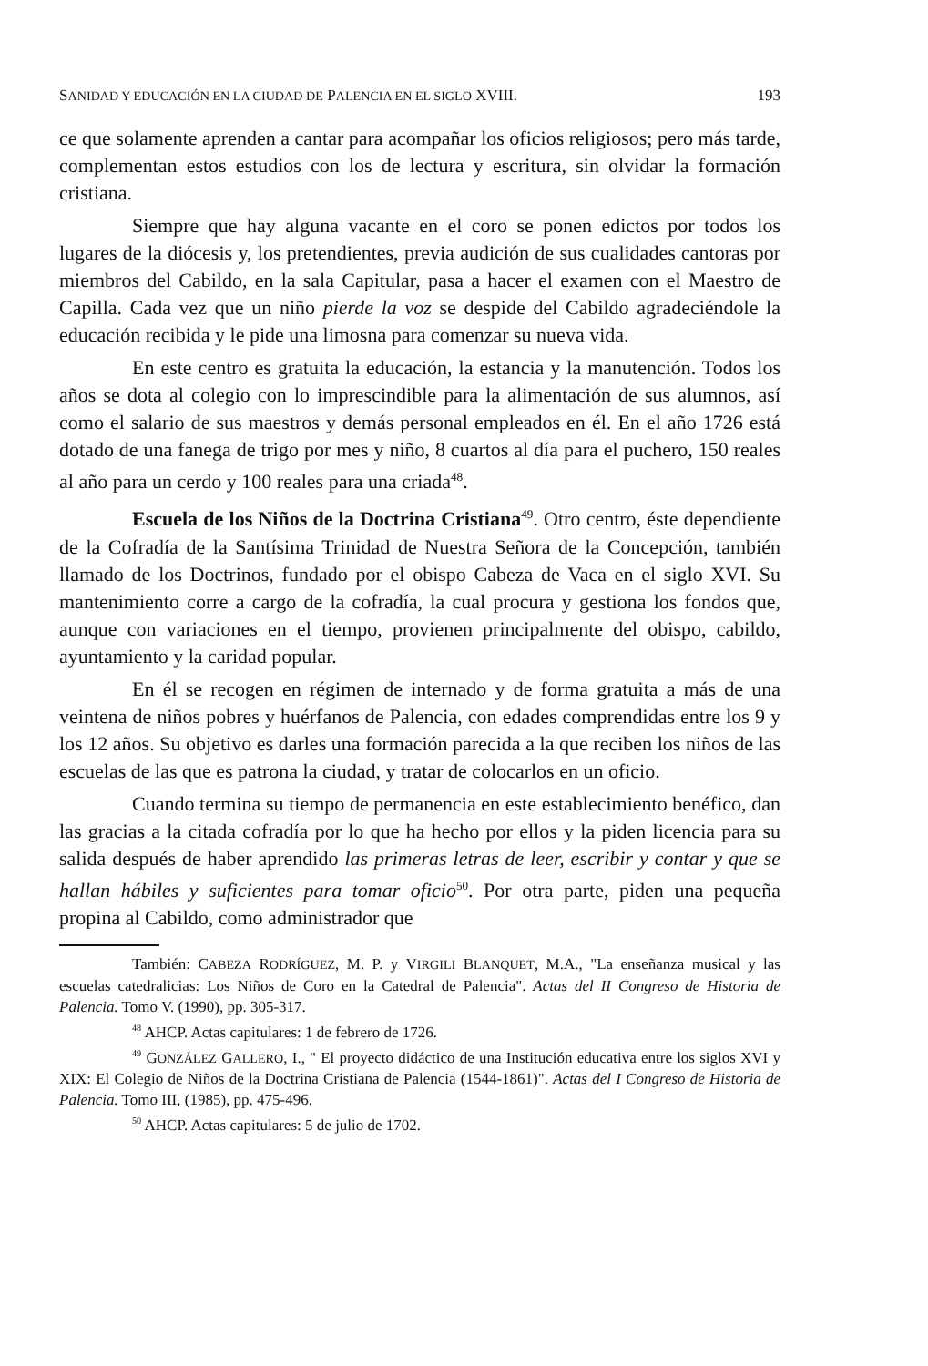SANIDAD Y EDUCACIÓN EN LA CIUDAD DE PALENCIA EN EL SIGLO XVIII. 193
ce que solamente aprenden a cantar para acompañar los oficios religiosos; pero más tarde, complementan estos estudios con los de lectura y escritura, sin olvidar la formación cristiana.
Siempre que hay alguna vacante en el coro se ponen edictos por todos los lugares de la diócesis y, los pretendientes, previa audición de sus cualidades cantoras por miembros del Cabildo, en la sala Capitular, pasa a hacer el examen con el Maestro de Capilla. Cada vez que un niño pierde la voz se despide del Cabildo agradeciéndole la educación recibida y le pide una limosna para comenzar su nueva vida.
En este centro es gratuita la educación, la estancia y la manutención. Todos los años se dota al colegio con lo imprescindible para la alimentación de sus alumnos, así como el salario de sus maestros y demás personal empleados en él. En el año 1726 está dotado de una fanega de trigo por mes y niño, 8 cuartos al día para el puchero, 150 reales al año para un cerdo y 100 reales para una criada<sup>48</sup>.
Escuela de los Niños de la Doctrina Cristiana<sup>49</sup>. Otro centro, éste dependiente de la Cofradía de la Santísima Trinidad de Nuestra Señora de la Concepción, también llamado de los Doctrinos, fundado por el obispo Cabeza de Vaca en el siglo XVI. Su mantenimiento corre a cargo de la cofradía, la cual procura y gestiona los fondos que, aunque con variaciones en el tiempo, provienen principalmente del obispo, cabildo, ayuntamiento y la caridad popular.
En él se recogen en régimen de internado y de forma gratuita a más de una veintena de niños pobres y huérfanos de Palencia, con edades comprendidas entre los 9 y los 12 años. Su objetivo es darles una formación parecida a la que reciben los niños de las escuelas de las que es patrona la ciudad, y tratar de colocarlos en un oficio.
Cuando termina su tiempo de permanencia en este establecimiento benéfico, dan las gracias a la citada cofradía por lo que ha hecho por ellos y la piden licencia para su salida después de haber aprendido las primeras letras de leer, escribir y contar y que se hallan hábiles y suficientes para tomar oficio<sup>50</sup>. Por otra parte, piden una pequeña propina al Cabildo, como administrador que
También: CABEZA RODRÍGUEZ, M. P. y VIRGILI BLANQUET, M.A., "La enseñanza musical y las escuelas catedralicias: Los Niños de Coro en la Catedral de Palencia". Actas del II Congreso de Historia de Palencia. Tomo V. (1990), pp. 305-317.
<sup>48</sup> AHCP. Actas capitulares: 1 de febrero de 1726.
<sup>49</sup> GONZÁLEZ GALLERO, I., " El proyecto didáctico de una Institución educativa entre los siglos XVI y XIX: El Colegio de Niños de la Doctrina Cristiana de Palencia (1544-1861)". Actas del I Congreso de Historia de Palencia. Tomo III, (1985), pp. 475-496.
<sup>50</sup> AHCP. Actas capitulares: 5 de julio de 1702.